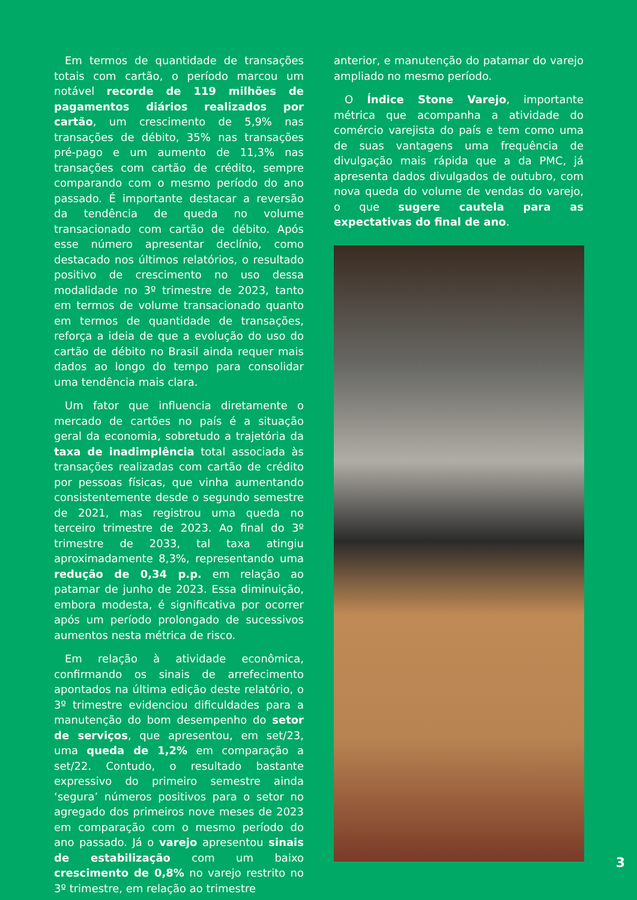Em termos de quantidade de transações totais com cartão, o período marcou um notável recorde de 119 milhões de pagamentos diários realizados por cartão, um crescimento de 5,9% nas transações de débito, 35% nas transações pré-pago e um aumento de 11,3% nas transações com cartão de crédito, sempre comparando com o mesmo período do ano passado. É importante destacar a reversão da tendência de queda no volume transacionado com cartão de débito. Após esse número apresentar declínio, como destacado nos últimos relatórios, o resultado positivo de crescimento no uso dessa modalidade no 3º trimestre de 2023, tanto em termos de volume transacionado quanto em termos de quantidade de transações, reforça a ideia de que a evolução do uso do cartão de débito no Brasil ainda requer mais dados ao longo do tempo para consolidar uma tendência mais clara.
Um fator que influencia diretamente o mercado de cartões no país é a situação geral da economia, sobretudo a trajetória da taxa de inadimplência total associada às transações realizadas com cartão de crédito por pessoas físicas, que vinha aumentando consistentemente desde o segundo semestre de 2021, mas registrou uma queda no terceiro trimestre de 2023. Ao final do 3º trimestre de 2033, tal taxa atingiu aproximadamente 8,3%, representando uma redução de 0,34 p.p. em relação ao patamar de junho de 2023. Essa diminuição, embora modesta, é significativa por ocorrer após um período prolongado de sucessivos aumentos nesta métrica de risco.
Em relação à atividade econômica, confirmando os sinais de arrefecimento apontados na última edição deste relatório, o 3º trimestre evidenciou dificuldades para a manutenção do bom desempenho do setor de serviços, que apresentou, em set/23, uma queda de 1,2% em comparação a set/22. Contudo, o resultado bastante expressivo do primeiro semestre ainda ‘segura’ números positivos para o setor no agregado dos primeiros nove meses de 2023 em comparação com o mesmo período do ano passado. Já o varejo apresentou sinais de estabilização com um baixo crescimento de 0,8% no varejo restrito no 3º trimestre, em relação ao trimestre
anterior, e manutenção do patamar do varejo ampliado no mesmo período.
O Índice Stone Varejo, importante métrica que acompanha a atividade do comércio varejista do país e tem como uma de suas vantagens uma frequência de divulgação mais rápida que a da PMC, já apresenta dados divulgados de outubro, com nova queda do volume de vendas do varejo, o que sugere cautela para as expectativas do final de ano.
3